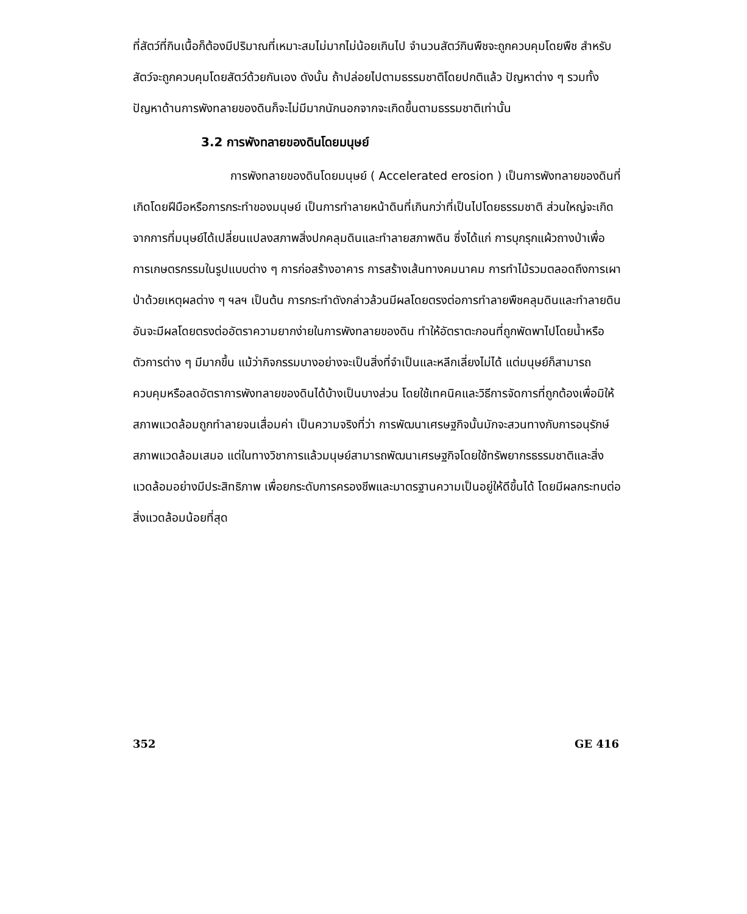ที่สัตว์ที่กินเนื้อก็ต้องมีปริมาณที่เหมาะสมไม่มากไม่น้อยเกินไป จำนวนสัตว์กินพืชจะถูกควบคุมโดยพืช สำหรับสัตว์จะถูกควบคุมโดยสัตว์ด้วยกันเอง ดังนั้น ถ้าปล่อยไปตามธรรมชาติโดยปกติแล้ว ปัญหาต่าง ๆ รวมทั้งปัญหาด้านการพังทลายของดินก็จะไม่มีมากนักนอกจากจะเกิดขึ้นตามธรรมชาติเท่านั้น
3.2 การพังทลายของดินโดยมนุษย์
การพังทลายของดินโดยมนุษย์ ( Accelerated erosion ) เป็นการพังทลายของดินที่เกิดโดยฝีมือหรือการกระทำของมนุษย์ เป็นการทำลายหน้าดินที่เกินกว่าที่เป็นไปโดยธรรมชาติ ส่วนใหญ่จะเกิดจากการที่มนุษย์ได้เปลี่ยนแปลงสภาพสิ่งปกคลุมดินและทำลายสภาพดิน ซึ่งได้แก่ การบุกรุกแผ้วถางป่าเพื่อการเกษตรกรรมในรูปแบบต่าง ๆ การก่อสร้างอาคาร การสร้างเส้นทางคมนาคม การทำไม้รวมตลอดถึงการเผาป่าด้วยเหตุผลต่าง ๆ ฯลฯ เป็นต้น การกระทำดังกล่าวล้วนมีผลโดยตรงต่อการทำลายพืชคลุมดินและทำลายดิน อันจะมีผลโดยตรงต่ออัตราความยากง่ายในการพังทลายของดิน ทำให้อัตราตะกอนที่ถูกพัดพาไปโดยน้ำหรือตัวการต่าง ๆ มีมากขึ้น แม้ว่ากิจกรรมบางอย่างจะเป็นสิ่งที่จำเป็นและหลีกเลี่ยงไม่ได้ แต่มนุษย์ก็สามารถควบคุมหรือลดอัตราการพังทลายของดินได้บ้างเป็นบางส่วน โดยใช้เทคนิคและวิธีการจัดการที่ถูกต้องเพื่อมิให้สภาพแวดล้อมถูกทำลายจนเสื่อมค่า เป็นความจริงที่ว่า การพัฒนาเศรษฐกิจนั้นมักจะสวนทางกับการอนุรักษ์สภาพแวดล้อมเสมอ แต่ในทางวิชาการแล้วมนุษย์สามารถพัฒนาเศรษฐกิจโดยใช้ทรัพยากรธรรมชาติและสิ่งแวดล้อมอย่างมีประสิทธิภาพ เพื่อยกระดับการครองชีพและมาตรฐานความเป็นอยู่ให้ดีขึ้นได้ โดยมีผลกระทบต่อสิ่งแวดล้อมน้อยที่สุด
352 GE 416